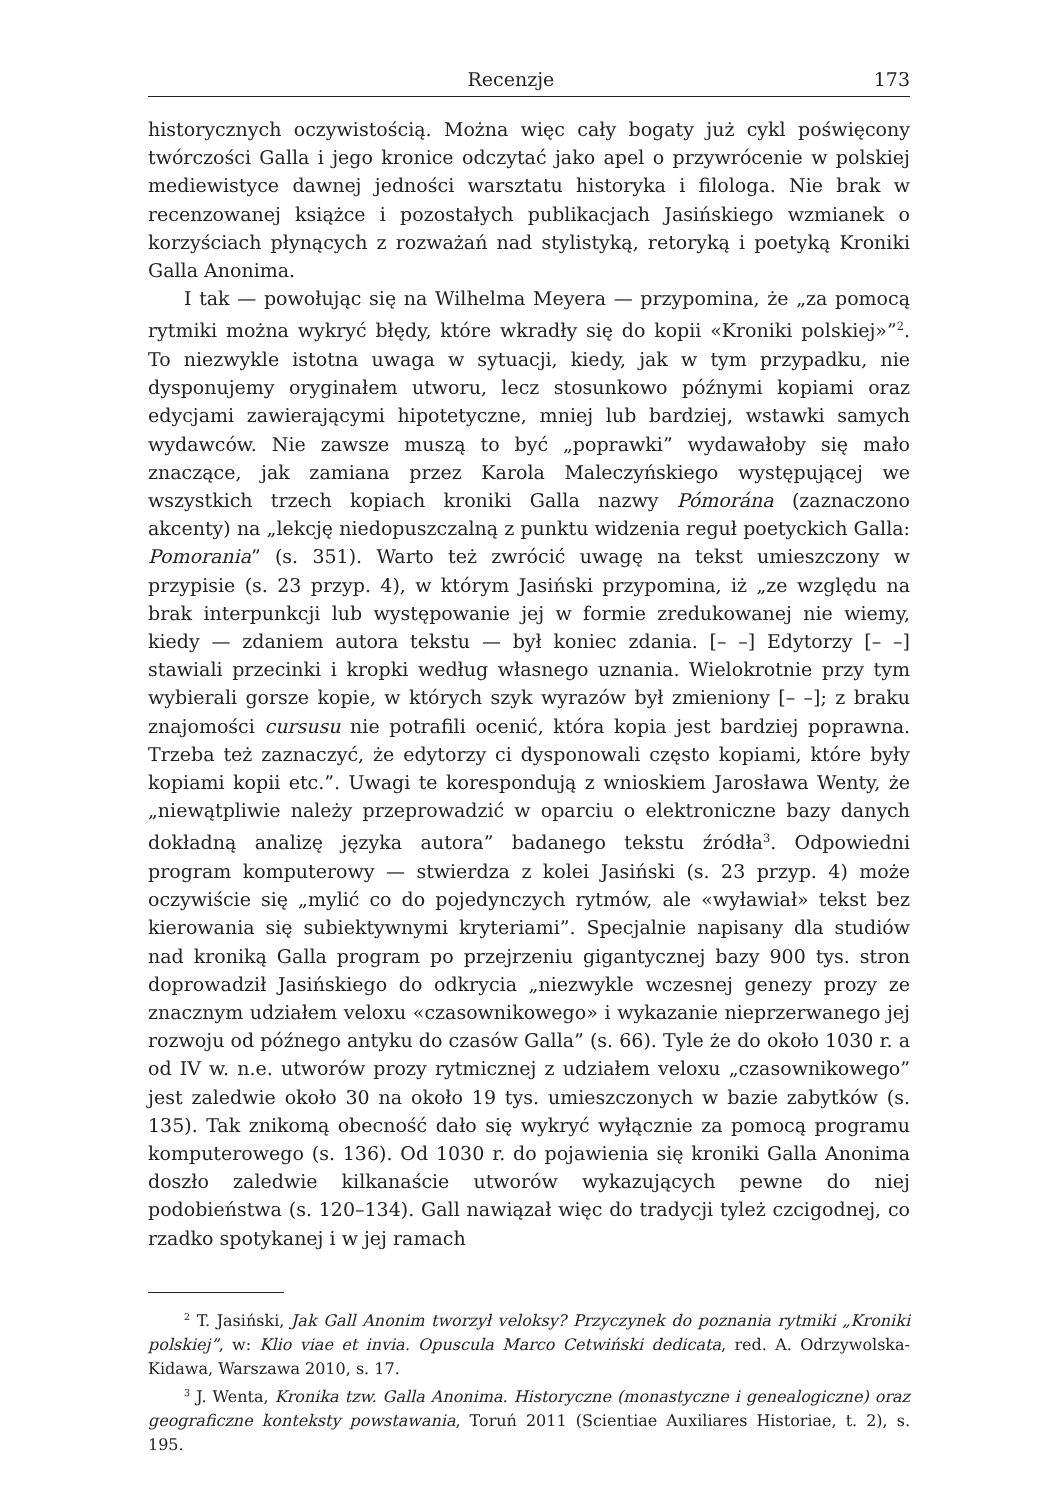Recenzje 173
historycznych oczywistością. Można więc cały bogaty już cykl poświęcony twórczości Galla i jego kronice odczytać jako apel o przywrócenie w polskiej mediewistyce dawnej jedności warsztatu historyka i filologa. Nie brak w recenzowanej książce i pozostałych publikacjach Jasińskiego wzmianek o korzyściach płynących z rozważań nad stylistyką, retoryką i poetyką Kroniki Galla Anonima.
I tak — powołując się na Wilhelma Meyera — przypomina, że „za pomocą rytmiki można wykryć błędy, które wkradły się do kopii «Kroniki polskiej»”<sup>2</sup>. To niezwykle istotna uwaga w sytuacji, kiedy, jak w tym przypadku, nie dysponujemy oryginałem utworu, lecz stosunkowo późnymi kopiami oraz edycjami zawierającymi hipotetyczne, mniej lub bardziej, wstawki samych wydawców. Nie zawsze muszą to być „poprawki” wydawałoby się mało znaczące, jak zamiana przez Karola Maleczyńskiego występującej we wszystkich trzech kopiach kroniki Galla nazwy Pómorána (zaznaczono akcenty) na „lekcję niedopuszczalną z punktu widzenia reguł poetyckich Galla: Pomorania” (s. 351). Warto też zwrócić uwagę na tekst umieszczony w przypisie (s. 23 przyp. 4), w którym Jasiński przypomina, iż „ze względu na brak interpunkcji lub występowanie jej w formie zredukowanej nie wiemy, kiedy — zdaniem autora tekstu — był koniec zdania. [– –] Edytorzy [– –] stawiali przecinki i kropki według własnego uznania. Wielokrotnie przy tym wybierali gorsze kopie, w których szyk wyrazów był zmieniony [– –]; z braku znajomości cursusu nie potrafili ocenić, która kopia jest bardziej poprawna. Trzeba też zaznaczyć, że edytorzy ci dysponowali często kopiami, które były kopiami kopii etc.”. Uwagi te korespondują z wnioskiem Jarosława Wenty, że „niewątpliwie należy przeprowadzić w oparciu o elektroniczne bazy danych dokładną analizę języka autora” badanego tekstu źródła<sup>3</sup>. Odpowiedni program komputerowy — stwierdza z kolei Jasiński (s. 23 przyp. 4) może oczywiście się „mylić co do pojedynczych rytmów, ale «wyławiał» tekst bez kierowania się subiektywnymi kryteriami”. Specjalnie napisany dla studiów nad kroniką Galla program po przejrzeniu gigantycznej bazy 900 tys. stron doprowadził Jasińskiego do odkrycia „niezwykle wczesnej genezy prozy ze znacznym udziałem veloxu «czasownikowego» i wykazanie nieprzerwanego jej rozwoju od późnego antyku do czasów Galla” (s. 66). Tyle że do około 1030 r. a od IV w. n.e. utworów prozy rytmicznej z udziałem veloxu „czasownikowego” jest zaledwie około 30 na około 19 tys. umieszczonych w bazie zabytków (s. 135). Tak znikomą obecność dało się wykryć wyłącznie za pomocą programu komputerowego (s. 136). Od 1030 r. do pojawienia się kroniki Galla Anonima doszło zaledwie kilkanaście utworów wykazujących pewne do niej podobieństwa (s. 120–134). Gall nawiązał więc do tradycji tyleż czcigodnej, co rzadko spotykanej i w jej ramach
<sup>2</sup> T. Jasiński, Jak Gall Anonim tworzył veloksy? Przyczynek do poznania rytmiki „Kroniki polskiej”, w: Klio viae et invia. Opuscula Marco Cetwiński dedicata, red. A. Odrzywolska-Kidawa, Warszawa 2010, s. 17.
<sup>3</sup> J. Wenta, Kronika tzw. Galla Anonima. Historyczne (monastyczne i genealogiczne) oraz geograficzne konteksty powstawania, Toruń 2011 (Scientiae Auxiliares Historiae, t. 2), s. 195.